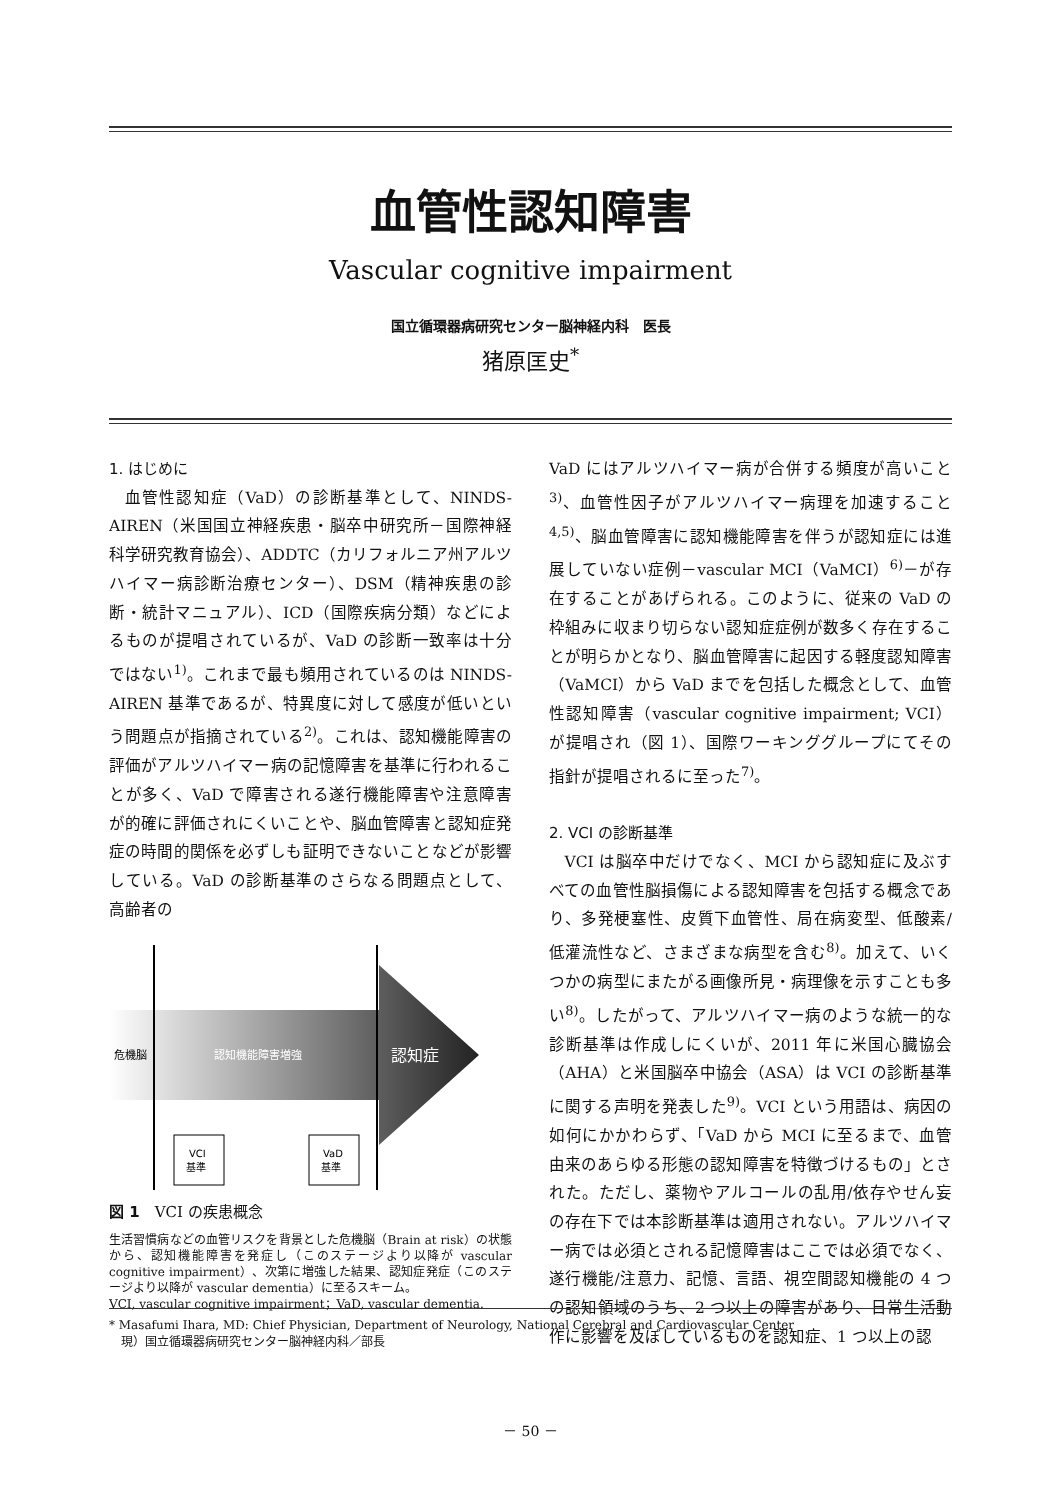血管性認知障害
Vascular cognitive impairment
国立循環器病研究センター脳神経内科　医長
猪原匡史<sup>*</sup>
1. はじめに
血管性認知症（VaD）の診断基準として、NINDS-AIREN（米国国立神経疾患・脳卒中研究所－国際神経科学研究教育協会）、ADDTC（カリフォルニア州アルツハイマー病診断治療センター）、DSM（精神疾患の診断・統計マニュアル）、ICD（国際疾病分類）などによるものが提唱されているが、VaD の診断一致率は十分ではない<sup>1)</sup>。これまで最も頻用されているのは NINDS-AIREN 基準であるが、特異度に対して感度が低いという問題点が指摘されている<sup>2)</sup>。これは、認知機能障害の評価がアルツハイマー病の記憶障害を基準に行われることが多く、VaD で障害される遂行機能障害や注意障害が的確に評価されにくいことや、脳血管障害と認知症発症の時間的関係を必ずしも証明できないことなどが影響している。VaD の診断基準のさらなる問題点として、高齢者の
危機脳
認知機能障害増強
認知症
VCI
基準
VaD
基準
図 1　VCI の疾患概念
生活習慣病などの血管リスクを背景とした危機脳（Brain at risk）の状態から、認知機能障害を発症し（このステージより以降が vascular cognitive impairment）、次第に増強した結果、認知症発症（このステージより以降が vascular dementia）に至るスキーム。
VCI, vascular cognitive impairment；VaD, vascular dementia.
VaD にはアルツハイマー病が合併する頻度が高いこと<sup>3)</sup>、血管性因子がアルツハイマー病理を加速すること<sup>4,5)</sup>、脳血管障害に認知機能障害を伴うが認知症には進展していない症例－vascular MCI（VaMCI）<sup>6)</sup>－が存在することがあげられる。このように、従来の VaD の枠組みに収まり切らない認知症症例が数多く存在することが明らかとなり、脳血管障害に起因する軽度認知障害（VaMCI）から VaD までを包括した概念として、血管性認知障害（vascular cognitive impairment; VCI）が提唱され（図 1）、国際ワーキンググループにてその指針が提唱されるに至った<sup>7)</sup>。
2. VCI の診断基準
VCI は脳卒中だけでなく、MCI から認知症に及ぶすべての血管性脳損傷による認知障害を包括する概念であり、多発梗塞性、皮質下血管性、局在病変型、低酸素/低灌流性など、さまざまな病型を含む<sup>8)</sup>。加えて、いくつかの病型にまたがる画像所見・病理像を示すことも多い<sup>8)</sup>。したがって、アルツハイマー病のような統一的な診断基準は作成しにくいが、2011 年に米国心臓協会（AHA）と米国脳卒中協会（ASA）は VCI の診断基準に関する声明を発表した<sup>9)</sup>。VCI という用語は、病因の如何にかかわらず、「VaD から MCI に至るまで、血管由来のあらゆる形態の認知障害を特徴づけるもの」とされた。ただし、薬物やアルコールの乱用/依存やせん妄の存在下では本診断基準は適用されない。アルツハイマー病では必須とされる記憶障害はここでは必須でなく、遂行機能/注意力、記憶、言語、視空間認知機能の 4 つの認知領域のうち、2 つ以上の障害があり、日常生活動作に影響を及ぼしているものを認知症、1 つ以上の認
* Masafumi Ihara, MD: Chief Physician, Department of Neurology, National Cerebral and Cardiovascular Center
　現）国立循環器病研究センター脳神経内科／部長
－ 50 －